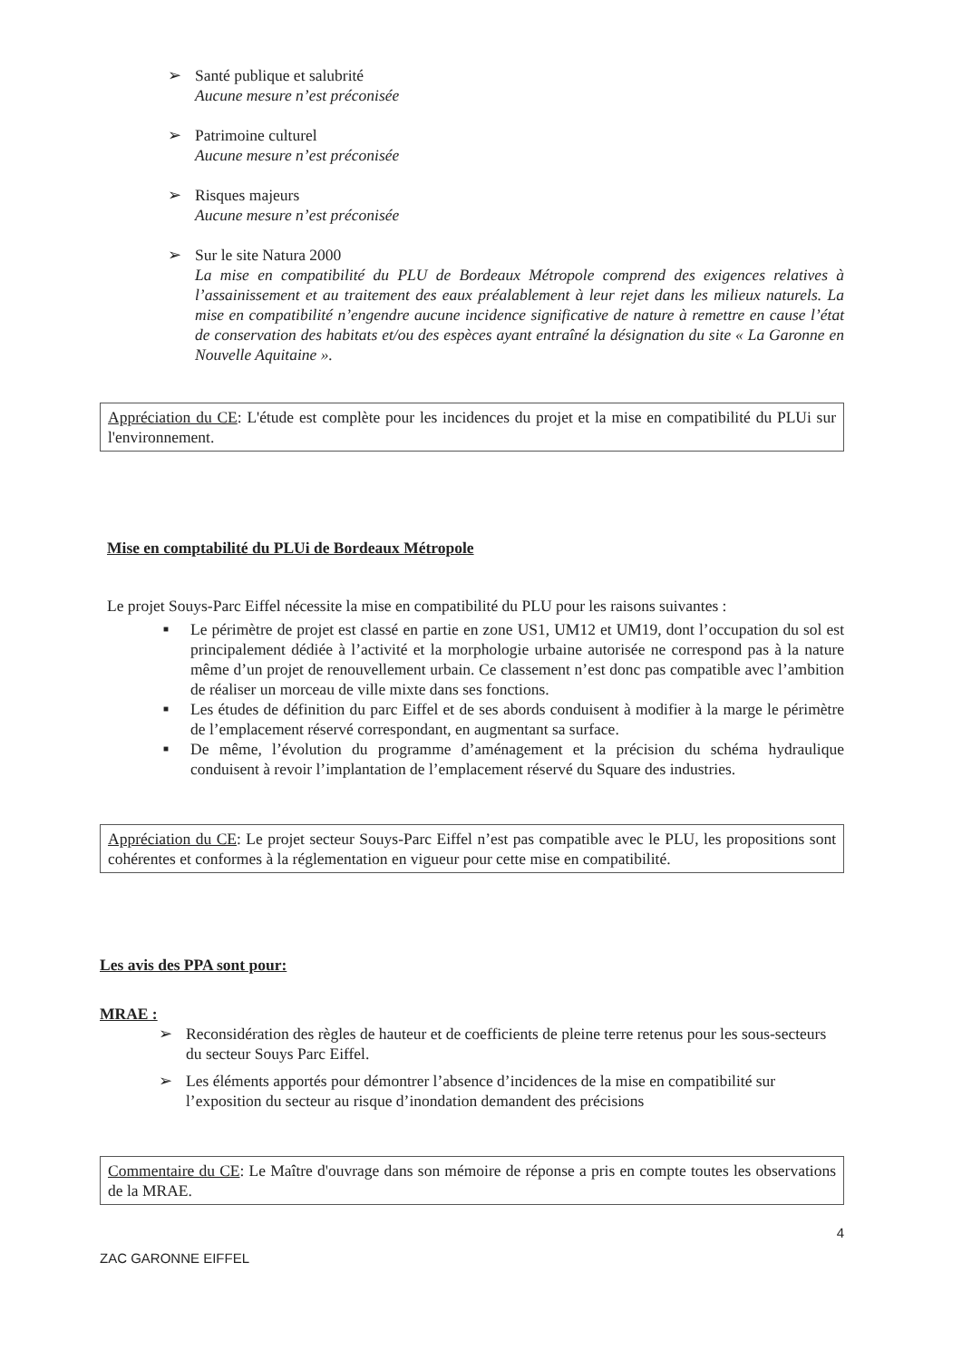➢ Santé publique et salubrité
Aucune mesure n’est préconisée
➢ Patrimoine culturel
Aucune mesure n’est préconisée
➢ Risques majeurs
Aucune mesure n’est préconisée
➢ Sur le site Natura 2000
La mise en compatibilité du PLU de Bordeaux Métropole comprend des exigences relatives à l’assainissement et au traitement des eaux préalablement à leur rejet dans les milieux naturels. La mise en compatibilité n’engendre aucune incidence significative de nature à remettre en cause l’état de conservation des habitats et/ou des espèces ayant entraîné la désignation du site « La Garonne en Nouvelle Aquitaine ».
Appréciation du CE: L'étude est complète pour les incidences du projet et la mise en compatibilité du PLUi sur l'environnement.
Mise en comptabilité du PLUi de Bordeaux Métropole
Le projet Souys-Parc Eiffel nécessite la mise en compatibilité du PLU pour les raisons suivantes :
■ Le périmètre de projet est classé en partie en zone US1, UM12 et UM19, dont l’occupation du sol est principalement dédiée à l’activité et la morphologie urbaine autorisée ne correspond pas à la nature même d’un projet de renouvellement urbain. Ce classement n’est donc pas compatible avec l’ambition de réaliser un morceau de ville mixte dans ses fonctions.
■ Les études de définition du parc Eiffel et de ses abords conduisent à modifier à la marge le périmètre de l’emplacement réservé correspondant, en augmentant sa surface.
■ De même, l’évolution du programme d’aménagement et la précision du schéma hydraulique conduisent à revoir l’implantation de l’emplacement réservé du Square des industries.
Appréciation du CE: Le projet secteur Souys-Parc Eiffel n’est pas compatible avec le PLU, les propositions sont cohérentes et conformes à la réglementation en vigueur pour cette mise en compatibilité.
Les avis des PPA sont pour:
MRAE :
➢ Reconsidération des règles de hauteur et de coefficients de pleine terre retenus pour les sous-secteurs du secteur Souys Parc Eiffel.
➢ Les éléments apportés pour démontrer l’absence d’incidences de la mise en compatibilité sur l’exposition du secteur au risque d’inondation demandent des précisions
Commentaire du CE: Le Maître d'ouvrage dans son mémoire de réponse a pris en compte toutes les observations de la MRAE.
4
ZAC GARONNE EIFFEL